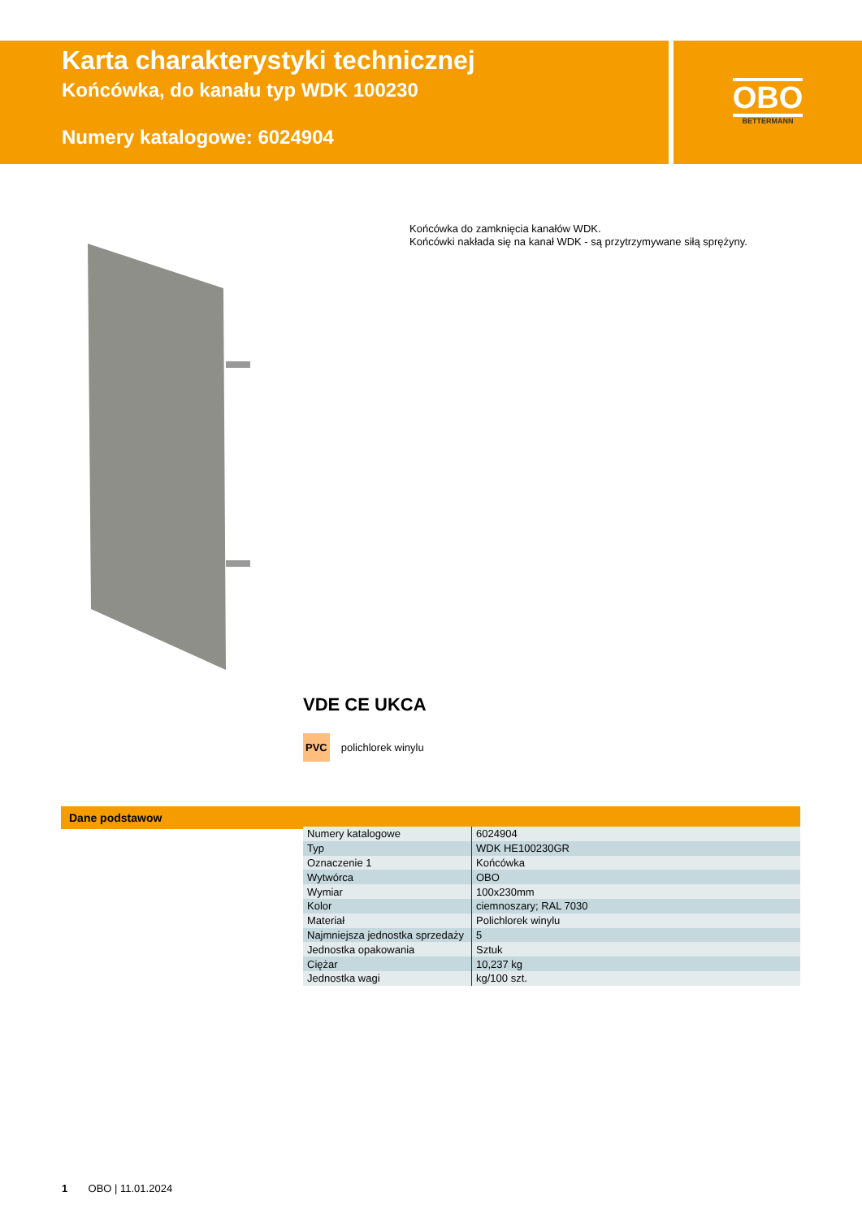Karta charakterystyki technicznej
Końcówka, do kanału typ WDK 100230
Numery katalogowe: 6024904
OBO
BETTERMANN
Końcówka do zamknięcia kanałów WDK.
Końcówki nakłada się na kanał WDK - są przytrzymywane siłą sprężyny.
VDE CE UKCA
PVC polichlorek winylu
Dane podstawow
| Numery katalogowe | 6024904 |
| Typ | WDK HE100230GR |
| Oznaczenie 1 | Końcówka |
| Wytwórca | OBO |
| Wymiar | 100x230mm |
| Kolor | ciemnoszary; RAL 7030 |
| Materiał | Polichlorek winylu |
| Najmniejsza jednostka sprzedaży | 5 |
| Jednostka opakowania | Sztuk |
| Ciężar | 10,237 kg |
| Jednostka wagi | kg/100 szt. |
1 OBO | 11.01.2024